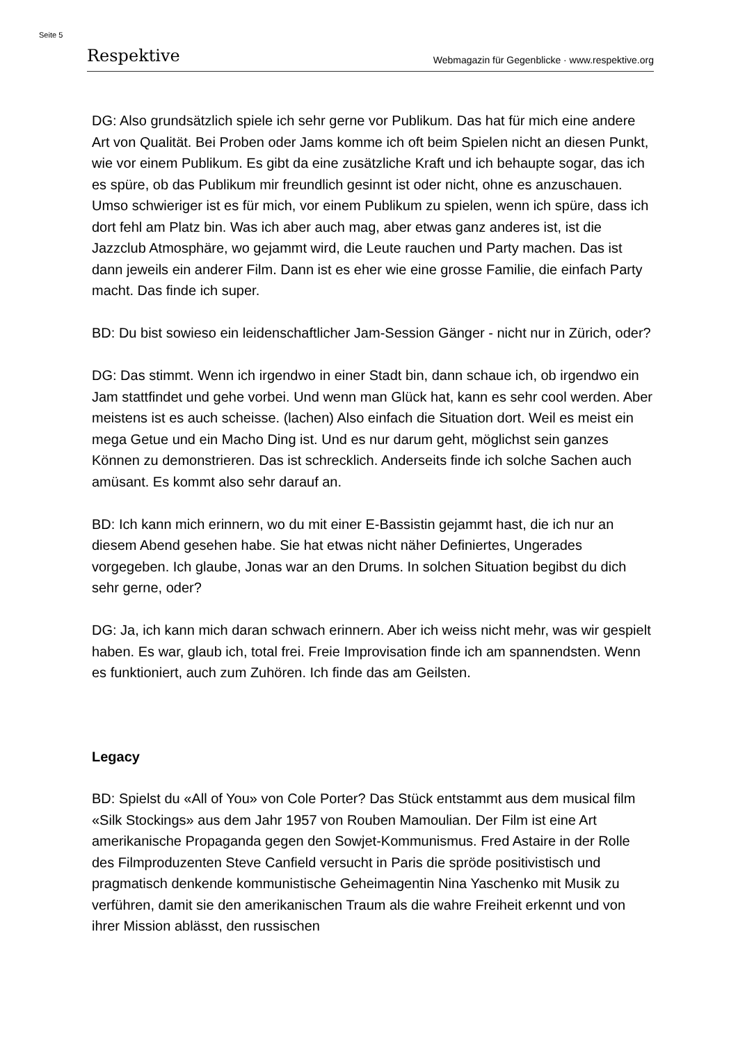Seite 5
Respektive Webmagazin für Gegenblicke · www.respektive.org
DG: Also grundsätzlich spiele ich sehr gerne vor Publikum. Das hat für mich eine andere Art von Qualität. Bei Proben oder Jams komme ich oft beim Spielen nicht an diesen Punkt, wie vor einem Publikum. Es gibt da eine zusätzliche Kraft und ich behaupte sogar, das ich es spüre, ob das Publikum mir freundlich gesinnt ist oder nicht, ohne es anzuschauen. Umso schwieriger ist es für mich, vor einem Publikum zu spielen, wenn ich spüre, dass ich dort fehl am Platz bin. Was ich aber auch mag, aber etwas ganz anderes ist, ist die Jazzclub Atmosphäre, wo gejammt wird, die Leute rauchen und Party machen. Das ist dann jeweils ein anderer Film. Dann ist es eher wie eine grosse Familie, die einfach Party macht. Das finde ich super.
BD: Du bist sowieso ein leidenschaftlicher Jam-Session Gänger - nicht nur in Zürich, oder?
DG: Das stimmt. Wenn ich irgendwo in einer Stadt bin, dann schaue ich, ob irgendwo ein Jam stattfindet und gehe vorbei. Und wenn man Glück hat, kann es sehr cool werden. Aber meistens ist es auch scheisse. (lachen) Also einfach die Situation dort. Weil es meist ein mega Getue und ein Macho Ding ist. Und es nur darum geht, möglichst sein ganzes Können zu demonstrieren. Das ist schrecklich. Anderseits finde ich solche Sachen auch amüsant. Es kommt also sehr darauf an.
BD: Ich kann mich erinnern, wo du mit einer E-Bassistin gejammt hast, die ich nur an diesem Abend gesehen habe. Sie hat etwas nicht näher Definiertes, Ungerades vorgegeben. Ich glaube, Jonas war an den Drums. In solchen Situation begibst du dich sehr gerne, oder?
DG: Ja, ich kann mich daran schwach erinnern. Aber ich weiss nicht mehr, was wir gespielt haben. Es war, glaub ich, total frei. Freie Improvisation finde ich am spannendsten. Wenn es funktioniert, auch zum Zuhören. Ich finde das am Geilsten.
Legacy
BD: Spielst du «All of You» von Cole Porter? Das Stück entstammt aus dem musical film «Silk Stockings» aus dem Jahr 1957 von Rouben Mamoulian. Der Film ist eine Art amerikanische Propaganda gegen den Sowjet-Kommunismus. Fred Astaire in der Rolle des Filmproduzenten Steve Canfield versucht in Paris die spröde positivistisch und pragmatisch denkende kommunistische Geheimagentin Nina Yaschenko mit Musik zu verführen, damit sie den amerikanischen Traum als die wahre Freiheit erkennt und von ihrer Mission ablässt, den russischen